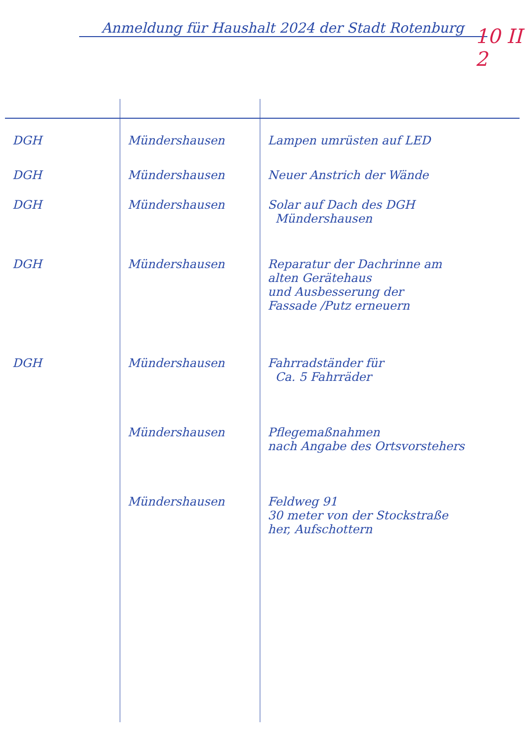Anmeldung für Haushalt 2024 der Stadt Rotenburg
10 II 2
| DGH | Mündershausen | Lampen umrüsten auf LED |
| DGH | Mündershausen | Neuer Anstrich der Wände |
| DGH | Mündershausen | Solar auf Dach des DGH Mündershausen |
| DGH | Mündershausen | Reparatur der Dachrinne am alten Gerätehaus und Ausbesserung der Fassade /Putz erneuern |
| DGH | Mündershausen | Fahrradständer für Ca. 5 Fahrräder |
| | Mündershausen | Pflegemaßnahmen nach Angabe des Ortsvorstehers |
| | Mündershausen | Feldweg 91 30 meter von der Stockstraße her, Aufschottern |